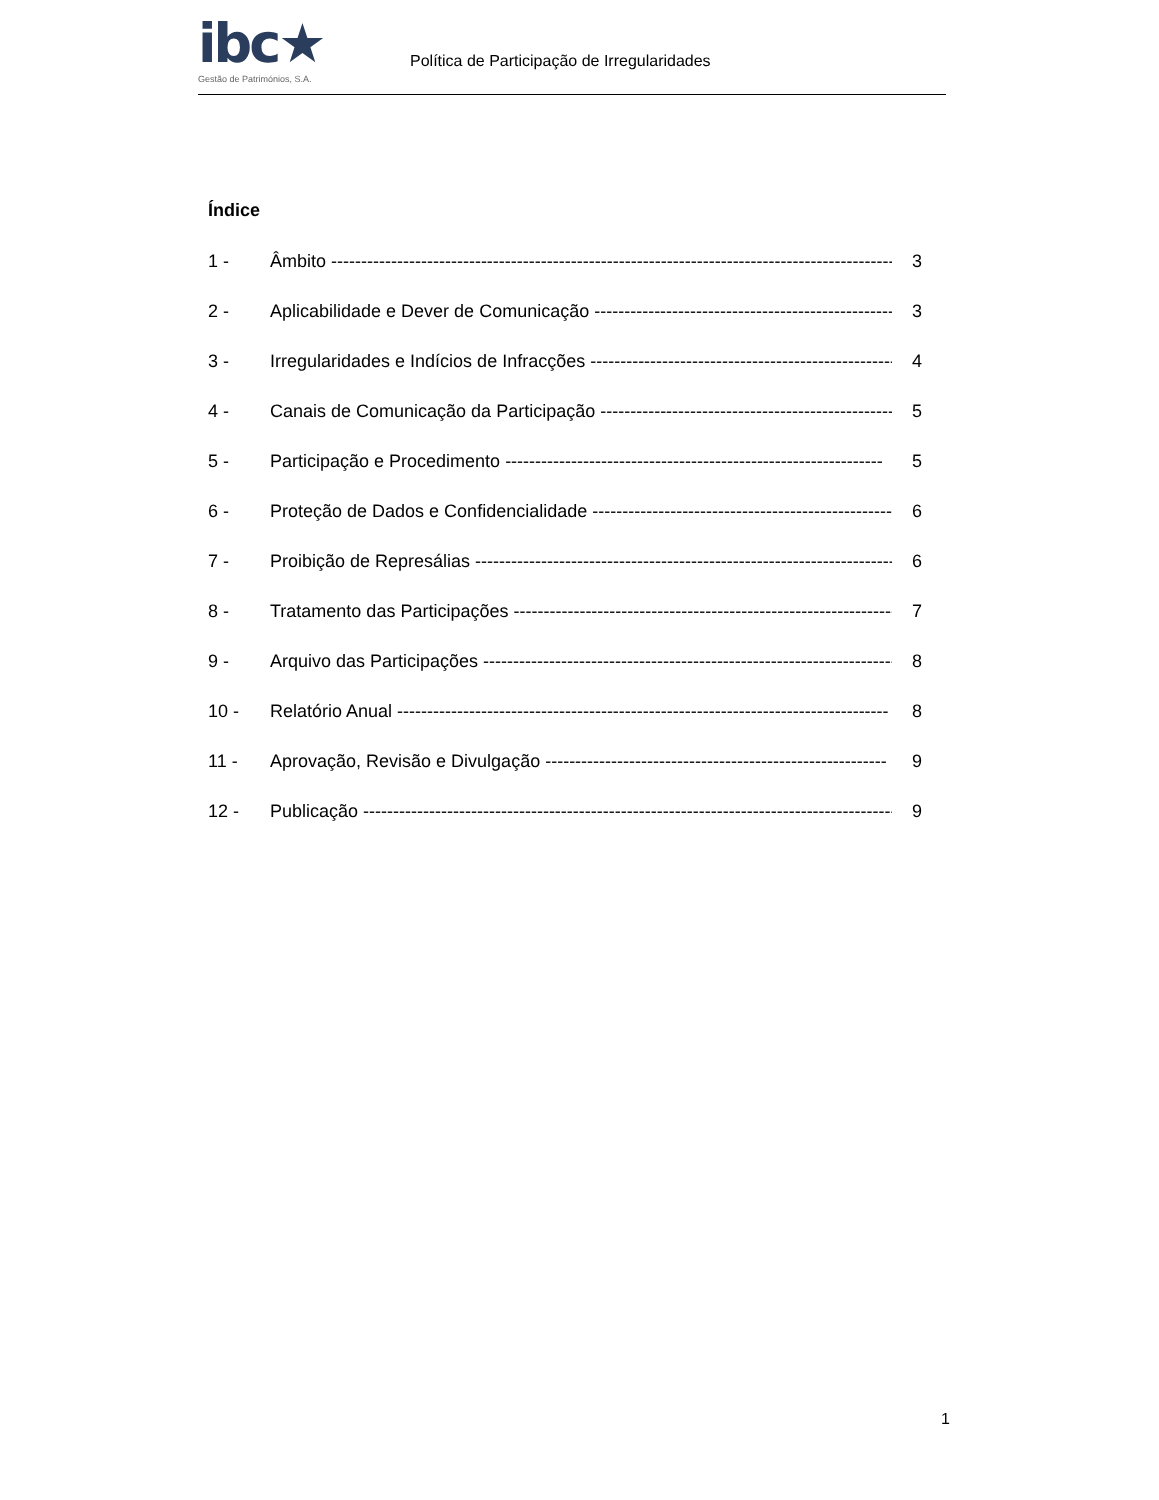ibc★
Gestão de Patrimónios, S.A.
Política de Participação de Irregularidades
Índice
1 - Âmbito ---------------------------------------------------------------------------------------------- 3
2 - Aplicabilidade e Dever de Comunicação ---------------------------------------------------- 3
3 - Irregularidades e Indícios de Infracções --------------------------------------------------- 4
4 - Canais de Comunicação da Participação --------------------------------------------------- 5
5 - Participação e Procedimento --------------------------------------------------------------- 5
6 - Proteção de Dados e Confidencialidade ---------------------------------------------------- 6
7 - Proibição de Represálias ----------------------------------------------------------------------- 6
8 - Tratamento das Participações ---------------------------------------------------------------- 7
9 - Arquivo das Participações --------------------------------------------------------------------- 8
10 - Relatório Anual ---------------------------------------------------------------------------------- 8
11 - Aprovação, Revisão e Divulgação --------------------------------------------------------- 9
12 - Publicação ----------------------------------------------------------------------------------------- 9
1